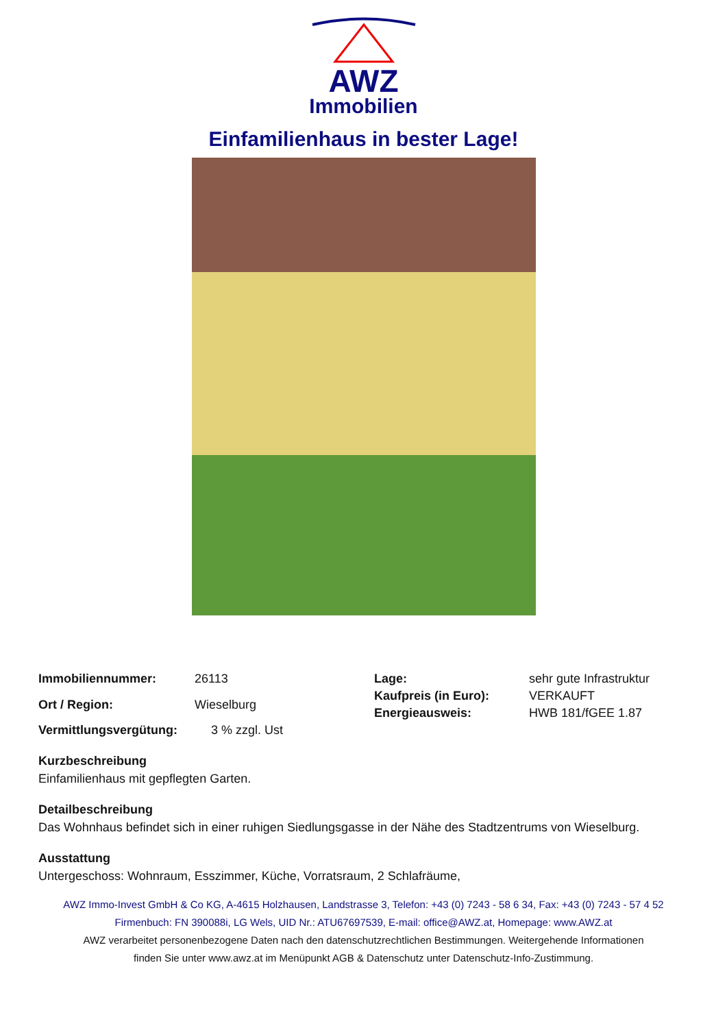AWZ
Immobilien
Einfamilienhaus in bester Lage!
| Immobiliennummer: | 26113 |
| Ort / Region: | Wieselburg |
| Lage: | sehr gute Infrastruktur |
| Kaufpreis (in Euro): | VERKAUFT |
| Energieausweis: | HWB 181/fGEE 1.87 |
| Vermittlungsvergütung: | 3 % zzgl. Ust |
Kurzbeschreibung
Einfamilienhaus mit gepflegten Garten.
Detailbeschreibung
Das Wohnhaus befindet sich in einer ruhigen Siedlungsgasse in der Nähe des Stadtzentrums von Wieselburg.
Ausstattung
Untergeschoss: Wohnraum, Esszimmer, Küche, Vorratsraum, 2 Schlafräume,
AWZ Immo-Invest GmbH & Co KG, A-4615 Holzhausen, Landstrasse 3, Telefon: +43 (0) 7243 - 58 6 34, Fax: +43 (0) 7243 - 57 4 52
Firmenbuch: FN 390088i, LG Wels, UID Nr.: ATU67697539, E-mail: office@AWZ.at, Homepage: www.AWZ.at
AWZ verarbeitet personenbezogene Daten nach den datenschutzrechtlichen Bestimmungen. Weitergehende Informationen
finden Sie unter www.awz.at im Menüpunkt AGB & Datenschutz unter Datenschutz-Info-Zustimmung.